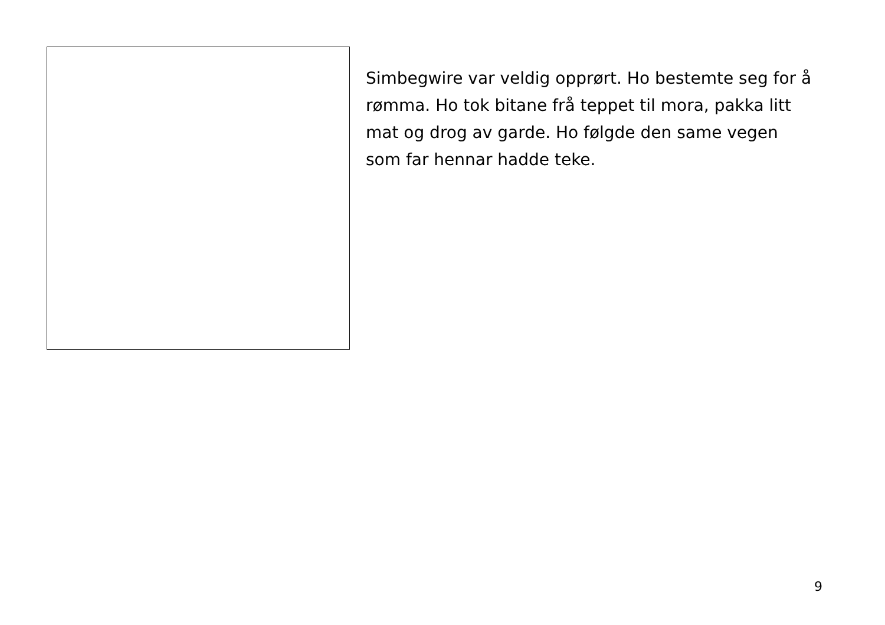Simbegwire var veldig opprørt. Ho bestemte seg for å rømma. Ho tok bitane frå teppet til mora, pakka litt mat og drog av garde. Ho følgde den same vegen som far hennar hadde teke.
9